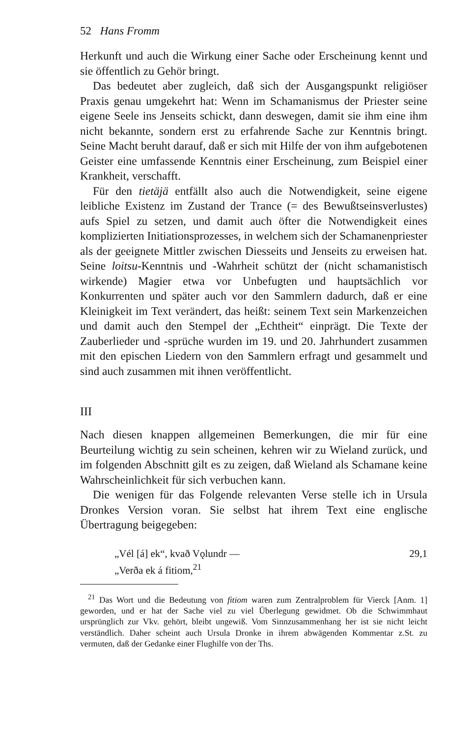52 Hans Fromm
Herkunft und auch die Wirkung einer Sache oder Erscheinung kennt und sie öffentlich zu Gehör bringt.
Das bedeutet aber zugleich, daß sich der Ausgangspunkt religiöser Praxis genau umgekehrt hat: Wenn im Schamanismus der Priester seine eigene Seele ins Jenseits schickt, dann deswegen, damit sie ihm eine ihm nicht bekannte, sondern erst zu erfahrende Sache zur Kenntnis bringt. Seine Macht beruht darauf, daß er sich mit Hilfe der von ihm aufgebotenen Geister eine umfassende Kenntnis einer Erscheinung, zum Beispiel einer Krankheit, verschafft.
Für den tietäjä entfällt also auch die Notwendigkeit, seine eigene leibliche Existenz im Zustand der Trance (= des Bewußtseinsverlustes) aufs Spiel zu setzen, und damit auch öfter die Notwendigkeit eines komplizierten Initiationsprozesses, in welchem sich der Schamanenpriester als der geeignete Mittler zwischen Diesseits und Jenseits zu erweisen hat. Seine loitsu-Kenntnis und -Wahrheit schützt der (nicht schamanistisch wirkende) Magier etwa vor Unbefugten und hauptsächlich vor Konkurrenten und später auch vor den Sammlern dadurch, daß er eine Kleinigkeit im Text verändert, das heißt: seinem Text sein Markenzeichen und damit auch den Stempel der „Echtheit“ einprägt. Die Texte der Zauberlieder und -sprüche wurden im 19. und 20. Jahrhundert zusammen mit den epischen Liedern von den Sammlern erfragt und gesammelt und sind auch zusammen mit ihnen veröffentlicht.
III
Nach diesen knappen allgemeinen Bemerkungen, die mir für eine Beurteilung wichtig zu sein scheinen, kehren wir zu Wieland zurück, und im folgenden Abschnitt gilt es zu zeigen, daß Wieland als Schamane keine Wahrscheinlichkeit für sich verbuchen kann.
Die wenigen für das Folgende relevanten Verse stelle ich in Ursula Dronkes Version voran. Sie selbst hat ihrem Text eine englische Übertragung beigegeben:
„Vél [á] ek“, kvað Vǫlundr — 29,1
„Verða ek á fitiom,<sup>21</sup>
<sup>21</sup> Das Wort und die Bedeutung von fitiom waren zum Zentralproblem für Vierck [Anm. 1] geworden, und er hat der Sache viel zu viel Überlegung gewidmet. Ob die Schwimmhaut ursprünglich zur Vkv. gehört, bleibt ungewiß. Vom Sinnzusammenhang her ist sie nicht leicht verständlich. Daher scheint auch Ursula Dronke in ihrem abwägenden Kommentar z.St. zu vermuten, daß der Gedanke einer Flughilfe von der Ths.